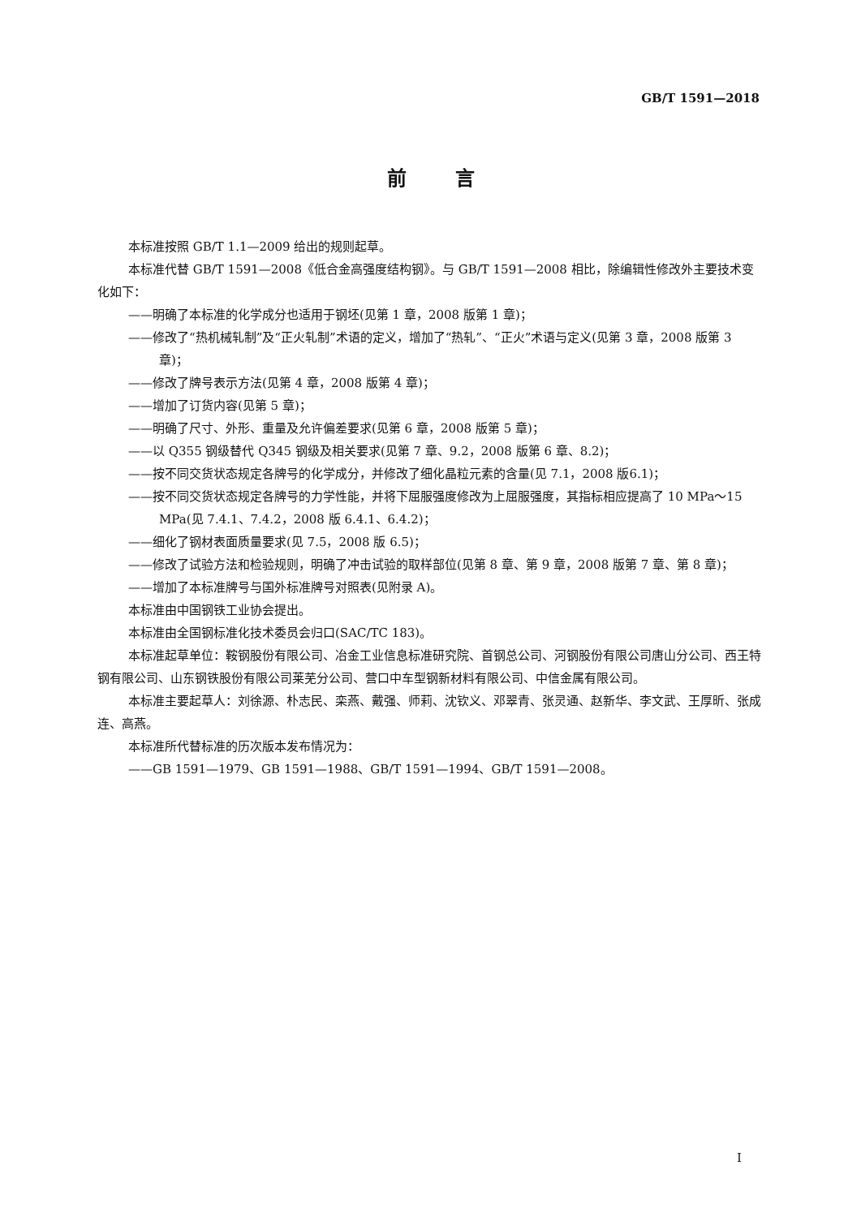GB/T 1591—2018
前言
本标准按照 GB/T 1.1—2009 给出的规则起草。
本标准代替 GB/T 1591—2008《低合金高强度结构钢》。与 GB/T 1591—2008 相比，除编辑性修改外主要技术变化如下：
——明确了本标准的化学成分也适用于钢坯(见第 1 章，2008 版第 1 章)；
——修改了“热机械轧制”及“正火轧制”术语的定义，增加了“热轧”、“正火”术语与定义(见第 3 章，2008 版第 3 章)；
——修改了牌号表示方法(见第 4 章，2008 版第 4 章)；
——增加了订货内容(见第 5 章)；
——明确了尺寸、外形、重量及允许偏差要求(见第 6 章，2008 版第 5 章)；
——以 Q355 钢级替代 Q345 钢级及相关要求(见第 7 章、9.2，2008 版第 6 章、8.2)；
——按不同交货状态规定各牌号的化学成分，并修改了细化晶粒元素的含量(见 7.1，2008 版6.1)；
——按不同交货状态规定各牌号的力学性能，并将下屈服强度修改为上屈服强度，其指标相应提高了 10 MPa～15 MPa(见 7.4.1、7.4.2，2008 版 6.4.1、6.4.2)；
——细化了钢材表面质量要求(见 7.5，2008 版 6.5)；
——修改了试验方法和检验规则，明确了冲击试验的取样部位(见第 8 章、第 9 章，2008 版第 7 章、第 8 章)；
——增加了本标准牌号与国外标准牌号对照表(见附录 A)。
本标准由中国钢铁工业协会提出。
本标准由全国钢标准化技术委员会归口(SAC/TC 183)。
本标准起草单位：鞍钢股份有限公司、冶金工业信息标准研究院、首钢总公司、河钢股份有限公司唐山分公司、西王特钢有限公司、山东钢铁股份有限公司莱芜分公司、营口中车型钢新材料有限公司、中信金属有限公司。
本标准主要起草人：刘徐源、朴志民、栾燕、戴强、师莉、沈钦义、邓翠青、张灵通、赵新华、李文武、王厚昕、张成连、高燕。
本标准所代替标准的历次版本发布情况为：
——GB 1591—1979、GB 1591—1988、GB/T 1591—1994、GB/T 1591—2008。
I